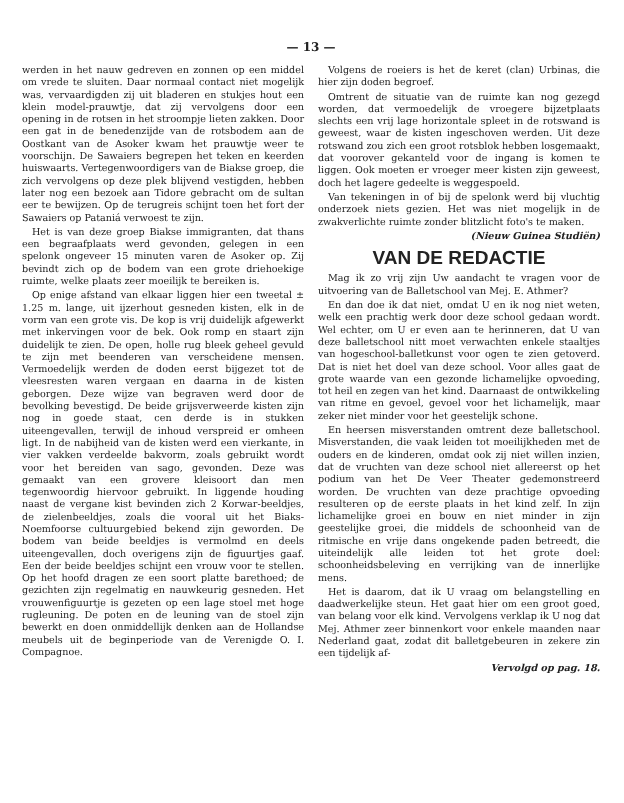— 13 —
werden in het nauw gedreven en zonnen op een middel om vrede te sluiten. Daar normaal contact niet mogelijk was, vervaardigden zij uit bladeren en stukjes hout een klein model-prauwtje, dat zij vervolgens door een opening in de rotsen in het stroompje lieten zakken. Door een gat in de benedenzijde van de rotsbodem aan de Oostkant van de Asoker kwam het prauwtje weer te voorschijn. De Sawaiers begrepen het teken en keerden huiswaarts. Vertegenwoordigers van de Biakse groep, die zich vervolgens op deze plek blijvend vestigden, hebben later nog een bezoek aan Tidore gebracht om de sultan eer te bewijzen. Op de terugreis schijnt toen het fort der Sawaiers op Pataniá verwoest te zijn.
Het is van deze groep Biakse immigranten, dat thans een begraafplaats werd gevonden, gelegen in een spelonk ongeveer 15 minuten varen de Asoker op. Zij bevindt zich op de bodem van een grote driehoekige ruimte, welke plaats zeer moeilijk te bereiken is.
Op enige afstand van elkaar liggen hier een tweetal ± 1.25 m. lange, uit ijzerhout gesneden kisten, elk in de vorm van een grote vis. De kop is vrij duidelijk afgewerkt met inkervingen voor de bek. Ook romp en staart zijn duidelijk te zien. De open, holle rug bleek geheel gevuld te zijn met beenderen van verscheidene mensen. Vermoedelijk werden de doden eerst bijgezet tot de vleesresten waren vergaan en daarna in de kisten geborgen. Deze wijze van begraven werd door de bevolking bevestigd. De beide grijsverweerde kisten zijn nog in goede staat, cen derde is in stukken uiteengevallen, terwijl de inhoud verspreid er omheen ligt. In de nabijheid van de kisten werd een vierkante, in vier vakken verdeelde bakvorm, zoals gebruikt wordt voor het bereiden van sago, gevonden. Deze was gemaakt van een grovere kleisoort dan men tegenwoordig hiervoor gebruikt. In liggende houding naast de vergane kist bevinden zich 2 Korwar-beeldjes, de zielenbeeldjes, zoals die vooral uit het Biaks- Noemfoorse cultuurgebied bekend zijn geworden. De bodem van beide beeldjes is vermolmd en deels uiteengevallen, doch overigens zijn de figuurtjes gaaf. Een der beide beeldjes schijnt een vrouw voor te stellen. Op het hoofd dragen ze een soort platte barethoed; de gezichten zijn regelmatig en nauwkeurig gesneden. Het vrouwenfiguurtje is gezeten op een lage stoel met hoge rugleuning. De poten en de leuning van de stoel zijn bewerkt en doen onmiddellijk denken aan de Hollandse meubels uit de beginperiode van de Verenigde O. I. Compagnoe.
Volgens de roeiers is het de keret (clan) Urbinas, die hier zijn doden begroef.
Omtrent de situatie van de ruimte kan nog gezegd worden, dat vermoedelijk de vroegere bijzetplaats slechts een vrij lage horizontale spleet in de rotswand is geweest, waar de kisten ingeschoven werden. Uit deze rotswand zou zich een groot rotsblok hebben losgemaakt, dat voorover gekanteld voor de ingang is komen te liggen. Ook moeten er vroeger meer kisten zijn geweest, doch het lagere gedeelte is weggespoeld.
Van tekeningen in of bij de spelonk werd bij vluchtig onderzoek niets gezien. Het was niet mogelijk in de zwakverlichte ruimte zonder blitzlicht foto's te maken.
(Nieuw Guinea Studiën)
VAN DE REDACTIE
Mag ik zo vrij zijn Uw aandacht te vragen voor de uitvoering van de Balletschool van Mej. E. Athmer?
En dan doe ik dat niet, omdat U en ik nog niet weten, welk een prachtig werk door deze school gedaan wordt. Wel echter, om U er even aan te herinneren, dat U van deze balletschool nitt moet verwachten enkele staaltjes van hogeschool-balletkunst voor ogen te zien getoverd. Dat is niet het doel van deze school. Voor alles gaat de grote waarde van een gezonde lichamelijke opvoeding, tot heil en zegen van het kind. Daarnaast de ontwikkeling van ritme en gevoel, gevoel voor het lichamelijk, maar zeker niet minder voor het geestelijk schone.
En heersen misverstanden omtrent deze balletschool. Misverstanden, die vaak leiden tot moeilijkheden met de ouders en de kinderen, omdat ook zij niet willen inzien, dat de vruchten van deze school niet allereerst op het podium van het De Veer Theater gedemonstreerd worden. De vruchten van deze prachtige opvoeding resulteren op de eerste plaats in het kind zelf. In zijn lichamelijke groei en bouw en niet minder in zijn geestelijke groei, die middels de schoonheid van de ritmische en vrije dans ongekende paden betreedt, die uiteindelijk alle leiden tot het grote doel: schoonheidsbeleving en verrijking van de innerlijke mens.
Het is daarom, dat ik U vraag om belangstelling en daadwerkelijke steun. Het gaat hier om een groot goed, van belang voor elk kind. Vervolgens verklap ik U nog dat Mej. Athmer zeer binnenkort voor enkele maanden naar Nederland gaat, zodat dit balletgebeuren in zekere zin een tijdelijk af-
Vervolgd op pag. 18.